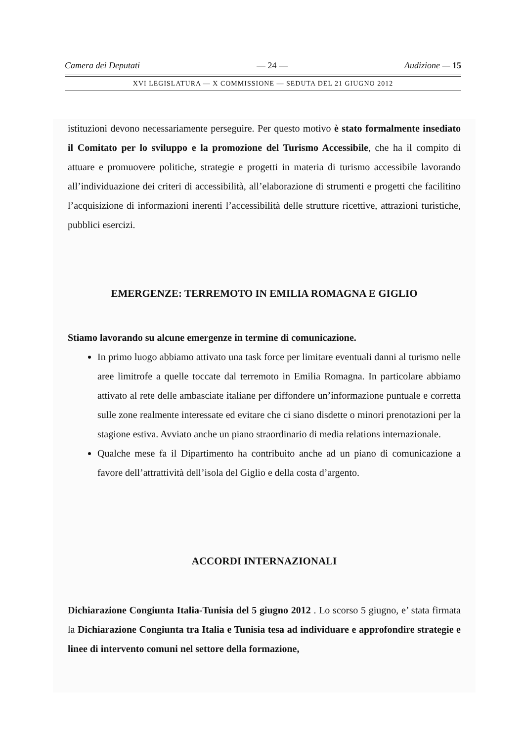Camera dei Deputati — 24 — Audizione — 15
XVI LEGISLATURA — X COMMISSIONE — SEDUTA DEL 21 GIUGNO 2012
istituzioni devono necessariamente perseguire. Per questo motivo è stato formalmente insediato il Comitato per lo sviluppo e la promozione del Turismo Accessibile, che ha il compito di attuare e promuovere politiche, strategie e progetti in materia di turismo accessibile lavorando all’individuazione dei criteri di accessibilità, all’elaborazione di strumenti e progetti che facilitino l’acquisizione di informazioni inerenti l’accessibilità delle strutture ricettive, attrazioni turistiche, pubblici esercizi.
EMERGENZE: TERREMOTO IN EMILIA ROMAGNA E GIGLIO
Stiamo lavorando su alcune emergenze in termine di comunicazione.
In primo luogo abbiamo attivato una task force per limitare eventuali danni al turismo nelle aree limitrofe a quelle toccate dal terremoto in Emilia Romagna. In particolare abbiamo attivato al rete delle ambasciate italiane per diffondere un’informazione puntuale e corretta sulle zone realmente interessate ed evitare che ci siano disdette o minori prenotazioni per la stagione estiva. Avviato anche un piano straordinario di media relations internazionale.
Qualche mese fa il Dipartimento ha contribuito anche ad un piano di comunicazione a favore dell’attrattività dell’isola del Giglio e della costa d’argento.
ACCORDI INTERNAZIONALI
Dichiarazione Congiunta Italia-Tunisia del 5 giugno 2012 . Lo scorso 5 giugno, e’ stata firmata la Dichiarazione Congiunta tra Italia e Tunisia tesa ad individuare e approfondire strategie e linee di intervento comuni nel settore della formazione,